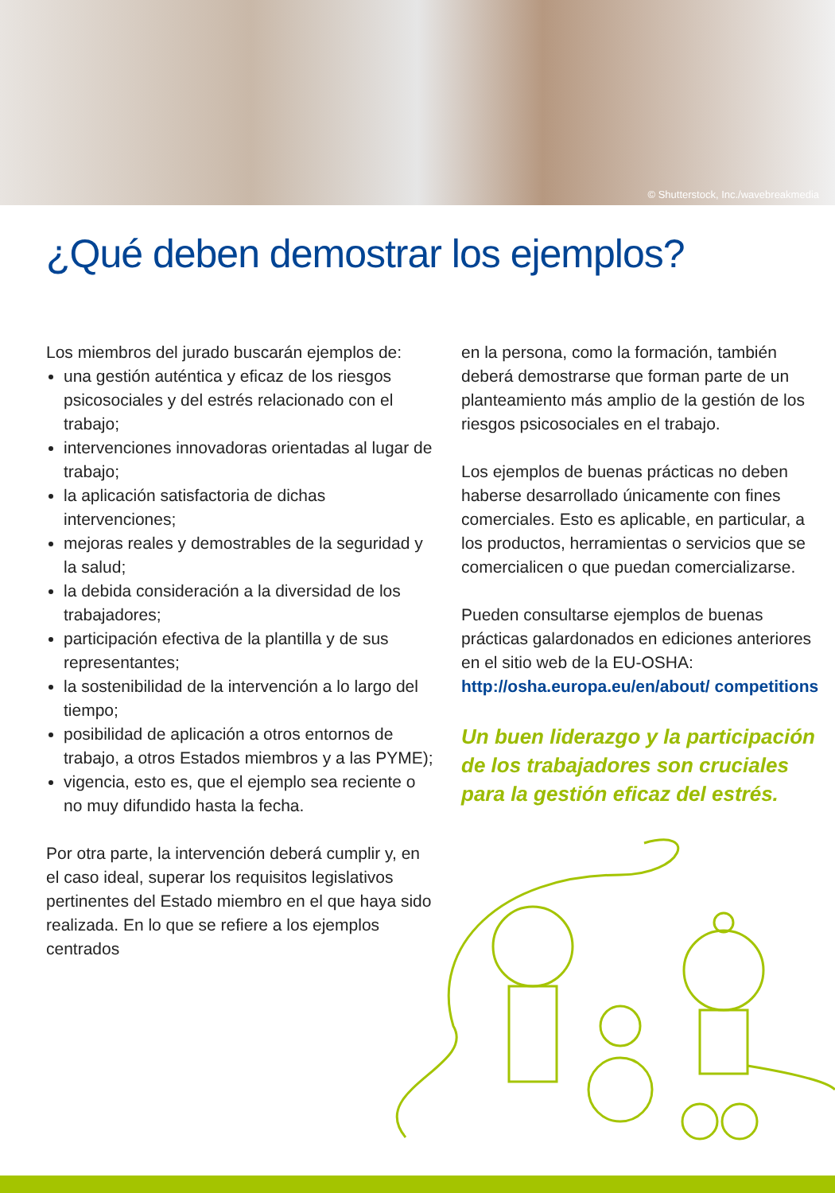© Shutterstock, Inc./wavebreakmedia
¿Qué deben demostrar los ejemplos?
Los miembros del jurado buscarán ejemplos de:
una gestión auténtica y eficaz de los riesgos psicosociales y del estrés relacionado con el trabajo;
intervenciones innovadoras orientadas al lugar de trabajo;
la aplicación satisfactoria de dichas intervenciones;
mejoras reales y demostrables de la seguridad y la salud;
la debida consideración a la diversidad de los trabajadores;
participación efectiva de la plantilla y de sus representantes;
la sostenibilidad de la intervención a lo largo del tiempo;
posibilidad de aplicación a otros entornos de trabajo, a otros Estados miembros y a las PYME);
vigencia, esto es, que el ejemplo sea reciente o no muy difundido hasta la fecha.
Por otra parte, la intervención deberá cumplir y, en el caso ideal, superar los requisitos legislativos pertinentes del Estado miembro en el que haya sido realizada. En lo que se refiere a los ejemplos centrados
en la persona, como la formación, también deberá demostrarse que forman parte de un planteamiento más amplio de la gestión de los riesgos psicosociales en el trabajo.
Los ejemplos de buenas prácticas no deben haberse desarrollado únicamente con fines comerciales. Esto es aplicable, en particular, a los productos, herramientas o servicios que se comercialicen o que puedan comercializarse.
Pueden consultarse ejemplos de buenas prácticas galardonados en ediciones anteriores en el sitio web de la EU-OSHA: http://osha.europa.eu/en/about/ competitions
Un buen liderazgo y la participación de los trabajadores son cruciales para la gestión eficaz del estrés.